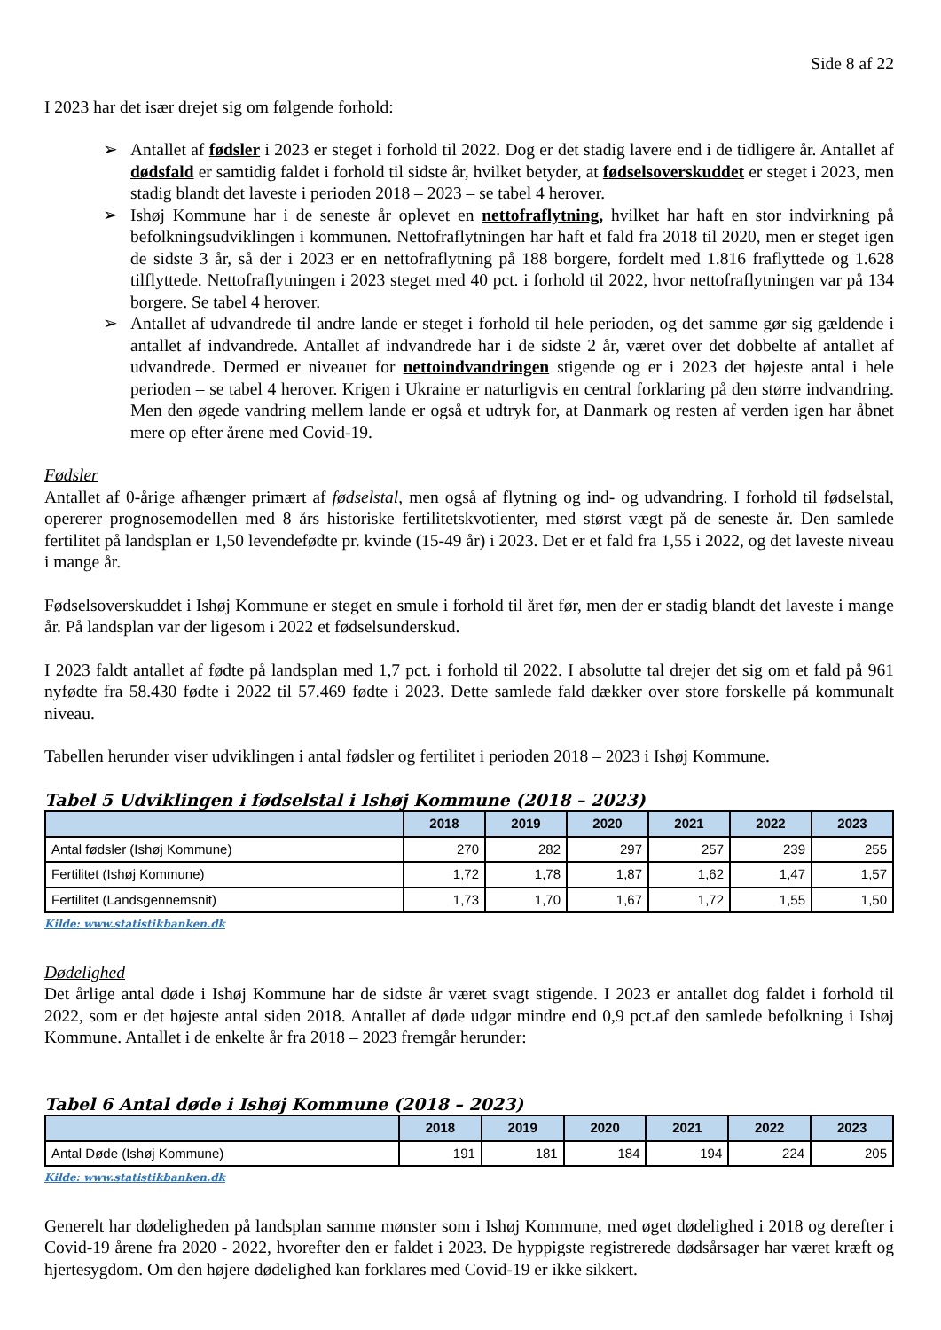Side 8 af 22
I 2023 har det især drejet sig om følgende forhold:
➢ Antallet af fødsler i 2023 er steget i forhold til 2022. Dog er det stadig lavere end i de tidligere år. Antallet af dødsfald er samtidig faldet i forhold til sidste år, hvilket betyder, at fødselsoverskuddet er steget i 2023, men stadig blandt det laveste i perioden 2018 – 2023 – se tabel 4 herover.
➢ Ishøj Kommune har i de seneste år oplevet en nettofraflytning, hvilket har haft en stor indvirkning på befolkningsudviklingen i kommunen. Nettofraflytningen har haft et fald fra 2018 til 2020, men er steget igen de sidste 3 år, så der i 2023 er en nettofraflytning på 188 borgere, fordelt med 1.816 fraflyttede og 1.628 tilflyttede. Nettofraflytningen i 2023 steget med 40 pct. i forhold til 2022, hvor nettofraflytningen var på 134 borgere. Se tabel 4 herover.
➢ Antallet af udvandrede til andre lande er steget i forhold til hele perioden, og det samme gør sig gældende i antallet af indvandrede. Antallet af indvandrede har i de sidste 2 år, været over det dobbelte af antallet af udvandrede. Dermed er niveauet for nettoindvandringen stigende og er i 2023 det højeste antal i hele perioden – se tabel 4 herover. Krigen i Ukraine er naturligvis en central forklaring på den større indvandring. Men den øgede vandring mellem lande er også et udtryk for, at Danmark og resten af verden igen har åbnet mere op efter årene med Covid-19.
Fødsler
Antallet af 0-årige afhænger primært af fødselstal, men også af flytning og ind- og udvandring. I forhold til fødselstal, opererer prognosemodellen med 8 års historiske fertilitetskvotienter, med størst vægt på de seneste år. Den samlede fertilitet på landsplan er 1,50 levendefødte pr. kvinde (15-49 år) i 2023. Det er et fald fra 1,55 i 2022, og det laveste niveau i mange år.
Fødselsoverskuddet i Ishøj Kommune er steget en smule i forhold til året før, men der er stadig blandt det laveste i mange år. På landsplan var der ligesom i 2022 et fødselsunderskud.
I 2023 faldt antallet af fødte på landsplan med 1,7 pct. i forhold til 2022. I absolutte tal drejer det sig om et fald på 961 nyfødte fra 58.430 fødte i 2022 til 57.469 fødte i 2023. Dette samlede fald dækker over store forskelle på kommunalt niveau.
Tabellen herunder viser udviklingen i antal fødsler og fertilitet i perioden 2018 – 2023 i Ishøj Kommune.
Tabel 5 Udviklingen i fødselstal i Ishøj Kommune (2018 – 2023)
| | 2018 | 2019 | 2020 | 2021 | 2022 | 2023 |
| --- | --- | --- | --- | --- | --- | --- |
| Antal fødsler (Ishøj Kommune) | 270 | 282 | 297 | 257 | 239 | 255 |
| Fertilitet (Ishøj Kommune) | 1,72 | 1,78 | 1,87 | 1,62 | 1,47 | 1,57 |
| Fertilitet (Landsgennemsnit) | 1,73 | 1,70 | 1,67 | 1,72 | 1,55 | 1,50 |
Kilde: www.statistikbanken.dk
Dødelighed
Det årlige antal døde i Ishøj Kommune har de sidste år været svagt stigende. I 2023 er antallet dog faldet i forhold til 2022, som er det højeste antal siden 2018. Antallet af døde udgør mindre end 0,9 pct.af den samlede befolkning i Ishøj Kommune. Antallet i de enkelte år fra 2018 – 2023 fremgår herunder:
Tabel 6 Antal døde i Ishøj Kommune (2018 – 2023)
| | 2018 | 2019 | 2020 | 2021 | 2022 | 2023 |
| --- | --- | --- | --- | --- | --- | --- |
| Antal Døde (Ishøj Kommune) | 191 | 181 | 184 | 194 | 224 | 205 |
Kilde: www.statistikbanken.dk
Generelt har dødeligheden på landsplan samme mønster som i Ishøj Kommune, med øget dødelighed i 2018 og derefter i Covid-19 årene fra 2020 - 2022, hvorefter den er faldet i 2023. De hyppigste registrerede dødsårsager har været kræft og hjertesygdom. Om den højere dødelighed kan forklares med Covid-19 er ikke sikkert.